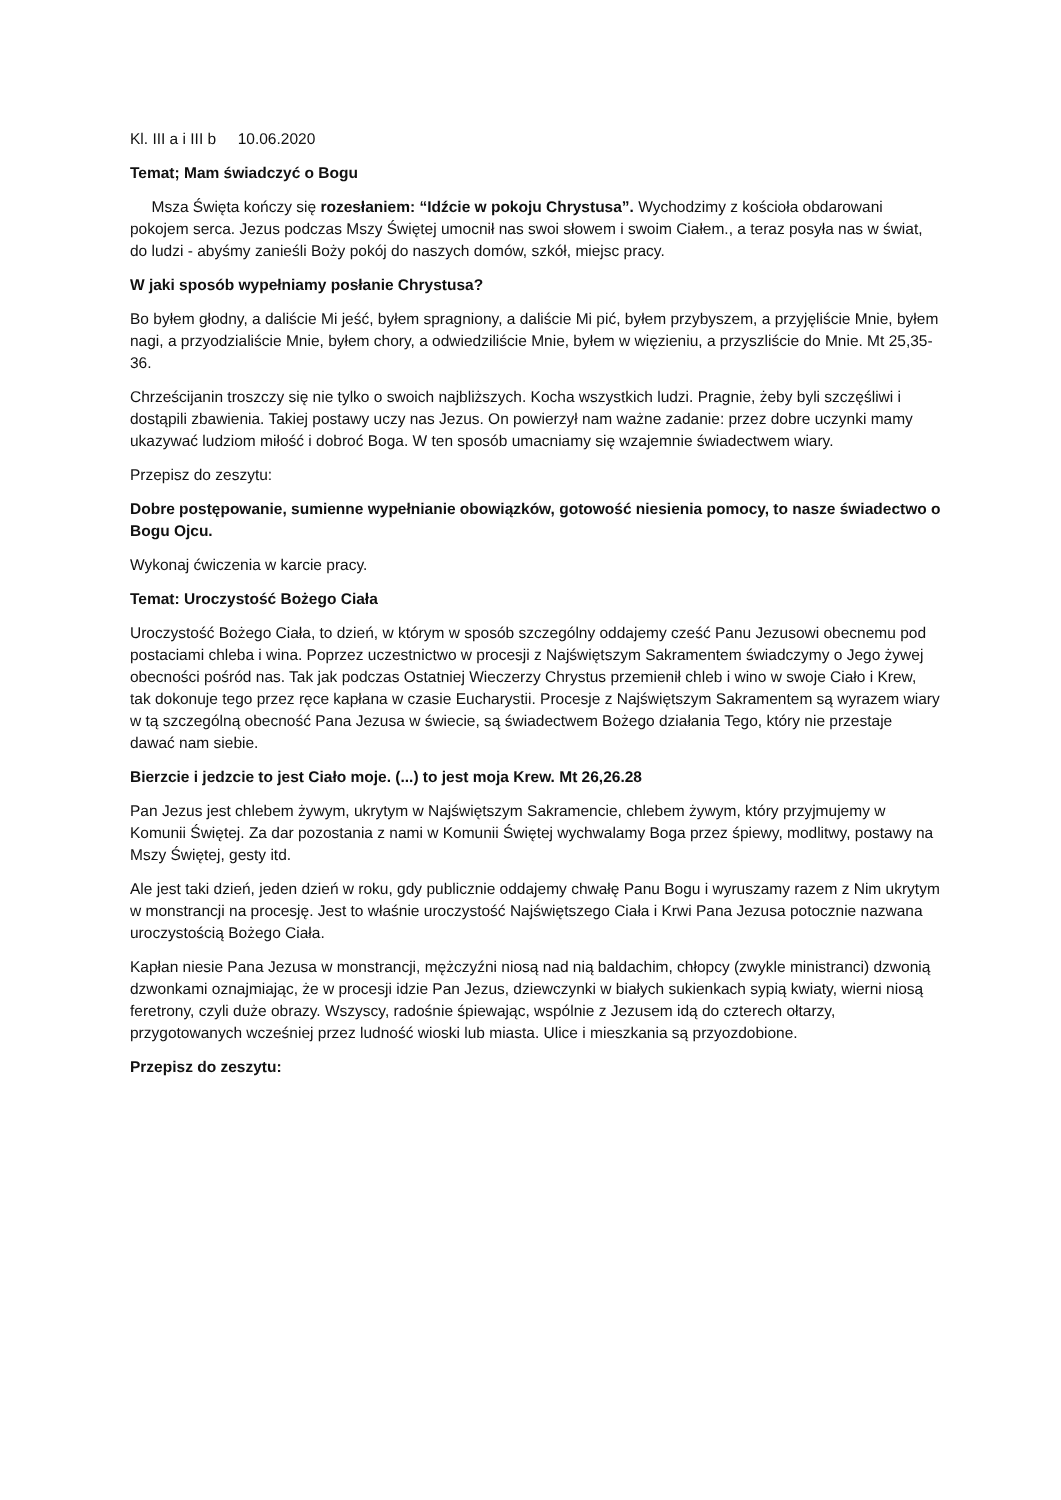Kl. III a i III b 10.06.2020
Temat; Mam świadczyć o Bogu
Msza Święta kończy się rozesłaniem: “Idźcie w pokoju Chrystusa”. Wychodzimy z kościoła obdarowani pokojem serca. Jezus podczas Mszy Świętej umocnił nas swoi słowem i swoim Ciałem., a teraz posyła nas w świat, do ludzi - abyśmy zanieśli Boży pokój do naszych domów, szkół, miejsc pracy.
W jaki sposób wypełniamy posłanie Chrystusa?
Bo byłem głodny, a daliście Mi jeść, byłem spragniony, a daliście Mi pić, byłem przybyszem, a przyjęliście Mnie, byłem nagi, a przyodzialiście Mnie, byłem chory, a odwiedziliście Mnie, byłem w więzieniu, a przyszliście do Mnie. Mt 25,35-36.
Chrześcijanin troszczy się nie tylko o swoich najbliższych. Kocha wszystkich ludzi. Pragnie, żeby byli szczęśliwi i dostąpili zbawienia. Takiej postawy uczy nas Jezus. On powierzył nam ważne zadanie: przez dobre uczynki mamy ukazywać ludziom miłość i dobroć Boga. W ten sposób umacniamy się wzajemnie świadectwem wiary.
Przepisz do zeszytu:
Dobre postępowanie, sumienne wypełnianie obowiązków, gotowość niesienia pomocy, to nasze świadectwo o Bogu Ojcu.
Wykonaj ćwiczenia w karcie pracy.
Temat: Uroczystość Bożego Ciała
Uroczystość Bożego Ciała, to dzień, w którym w sposób szczególny oddajemy cześć Panu Jezusowi obecnemu pod postaciami chleba i wina. Poprzez uczestnictwo w procesji z Najświętszym Sakramentem świadczymy o Jego żywej obecności pośród nas. Tak jak podczas Ostatniej Wieczerzy Chrystus przemienił chleb i wino w swoje Ciało i Krew, tak dokonuje tego przez ręce kapłana w czasie Eucharystii. Procesje z Najświętszym Sakramentem są wyrazem wiary w tą szczególną obecność Pana Jezusa w świecie, są świadectwem Bożego działania Tego, który nie przestaje dawać nam siebie.
Bierzcie i jedzcie to jest Ciało moje. (...) to jest moja Krew. Mt 26,26.28
Pan Jezus jest chlebem żywym, ukrytym w Najświętszym Sakramencie, chlebem żywym, który przyjmujemy w Komunii Świętej. Za dar pozostania z nami w Komunii Świętej wychwalamy Boga przez śpiewy, modlitwy, postawy na Mszy Świętej, gesty itd.
Ale jest taki dzień, jeden dzień w roku, gdy publicznie oddajemy chwałę Panu Bogu i wyruszamy razem z Nim ukrytym w monstrancji na procesję. Jest to właśnie uroczystość Najświętszego Ciała i Krwi Pana Jezusa potocznie nazwana uroczystością Bożego Ciała.
Kapłan niesie Pana Jezusa w monstrancji, mężczyźni niosą nad nią baldachim, chłopcy (zwykle ministranci) dzwonią dzwonkami oznajmiając, że w procesji idzie Pan Jezus, dziewczynki w białych sukienkach sypią kwiaty, wierni niosą feretrony, czyli duże obrazy. Wszyscy, radośnie śpiewając, wspólnie z Jezusem idą do czterech ołtarzy, przygotowanych wcześniej przez ludność wioski lub miasta. Ulice i mieszkania są przyozdobione.
Przepisz do zeszytu: